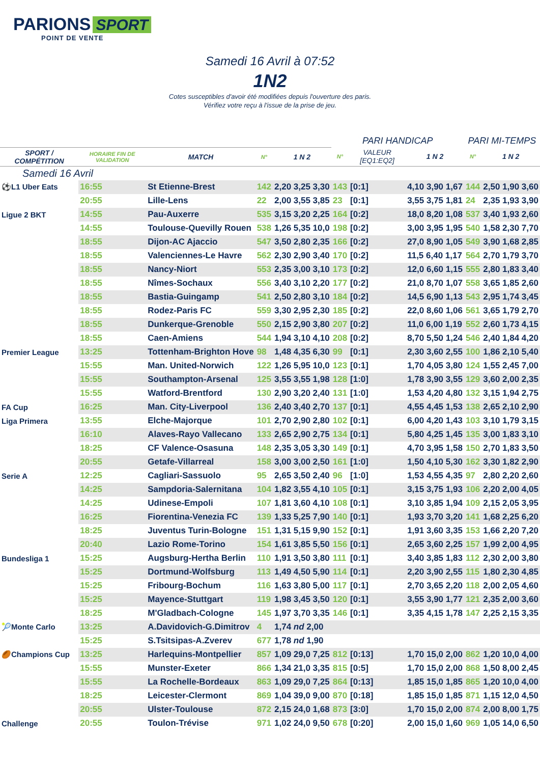PARIONS SPORT
POINT DE VENTE
Samedi 16 Avril à 07:52
1N2
Cotes susceptibles d'avoir été modifiées depuis l'ouverture des paris.
Vérifiez votre reçu à l'issue de la prise de jeu.
| | | | | | PARI HANDICAP | | | PARI MI-TEMPS | |
| --- | --- | --- | --- | --- | --- | --- | --- | --- | --- |
| SPORT / COMPÉTITION | HORAIRE FIN DE VALIDATION | MATCH | N° | 1 N 2 | N° | VALEUR [EQ1:EQ2] | 1 N 2 | N° | 1 N 2 |
| Samedi 16 Avril | | | | | | | | | |
| ⚽L1 Uber Eats | 16:55 | St Etienne-Brest | 142 | 2,20 3,25 3,30 | 143 | [0:1] | 4,10 3,90 1,67 | 144 | 2,50 1,90 3,60 |
| | 20:55 | Lille-Lens | 22 | 2,00 3,55 3,85 | 23 | [0:1] | 3,55 3,75 1,81 | 24 | 2,35 1,93 3,90 |
| Ligue 2 BKT | 14:55 | Pau-Auxerre | 535 | 3,15 3,20 2,25 | 164 | [0:2] | 18,0 8,20 1,08 | 537 | 3,40 1,93 2,60 |
| | 14:55 | Toulouse-Quevilly Rouen | 538 | 1,26 5,35 10,0 | 198 | [0:2] | 3,00 3,95 1,95 | 540 | 1,58 2,30 7,70 |
| | 18:55 | Dijon-AC Ajaccio | 547 | 3,50 2,80 2,35 | 166 | [0:2] | 27,0 8,90 1,05 | 549 | 3,90 1,68 2,85 |
| | 18:55 | Valenciennes-Le Havre | 562 | 2,30 2,90 3,40 | 170 | [0:2] | 11,5 6,40 1,17 | 564 | 2,70 1,79 3,70 |
| | 18:55 | Nancy-Niort | 553 | 2,35 3,00 3,10 | 173 | [0:2] | 12,0 6,60 1,15 | 555 | 2,80 1,83 3,40 |
| | 18:55 | Nîmes-Sochaux | 556 | 3,40 3,10 2,20 | 177 | [0:2] | 21,0 8,70 1,07 | 558 | 3,65 1,85 2,60 |
| | 18:55 | Bastia-Guingamp | 541 | 2,50 2,80 3,10 | 184 | [0:2] | 14,5 6,90 1,13 | 543 | 2,95 1,74 3,45 |
| | 18:55 | Rodez-Paris FC | 559 | 3,30 2,95 2,30 | 185 | [0:2] | 22,0 8,60 1,06 | 561 | 3,65 1,79 2,70 |
| | 18:55 | Dunkerque-Grenoble | 550 | 2,15 2,90 3,80 | 207 | [0:2] | 11,0 6,00 1,19 | 552 | 2,60 1,73 4,15 |
| | 18:55 | Caen-Amiens | 544 | 1,94 3,10 4,10 | 208 | [0:2] | 8,70 5,50 1,24 | 546 | 2,40 1,84 4,20 |
| Premier League | 13:25 | Tottenham-Brighton Hove | 98 | 1,48 4,35 6,30 | 99 | [0:1] | 2,30 3,60 2,55 | 100 | 1,86 2,10 5,40 |
| | 15:55 | Man. United-Norwich | 122 | 1,26 5,95 10,0 | 123 | [0:1] | 1,70 4,05 3,80 | 124 | 1,55 2,45 7,00 |
| | 15:55 | Southampton-Arsenal | 125 | 3,55 3,55 1,98 | 128 | [1:0] | 1,78 3,90 3,55 | 129 | 3,60 2,00 2,35 |
| | 15:55 | Watford-Brentford | 130 | 2,90 3,20 2,40 | 131 | [1:0] | 1,53 4,20 4,80 | 132 | 3,15 1,94 2,75 |
| FA Cup | 16:25 | Man. City-Liverpool | 136 | 2,40 3,40 2,70 | 137 | [0:1] | 4,55 4,45 1,53 | 138 | 2,65 2,10 2,90 |
| Liga Primera | 13:55 | Elche-Majorque | 101 | 2,70 2,90 2,80 | 102 | [0:1] | 6,00 4,20 1,43 | 103 | 3,10 1,79 3,15 |
| | 16:10 | Alaves-Rayo Vallecano | 133 | 2,65 2,90 2,75 | 134 | [0:1] | 5,80 4,25 1,45 | 135 | 3,00 1,83 3,10 |
| | 18:25 | CF Valence-Osasuna | 148 | 2,35 3,05 3,30 | 149 | [0:1] | 4,70 3,95 1,58 | 150 | 2,70 1,83 3,50 |
| | 20:55 | Getafe-Villarreal | 158 | 3,00 3,00 2,50 | 161 | [1:0] | 1,50 4,10 5,30 | 162 | 3,30 1,82 2,90 |
| Serie A | 12:25 | Cagliari-Sassuolo | 95 | 2,65 3,50 2,40 | 96 | [1:0] | 1,53 4,55 4,35 | 97 | 2,80 2,20 2,60 |
| | 14:25 | Sampdoria-Salernitana | 104 | 1,82 3,55 4,10 | 105 | [0:1] | 3,15 3,75 1,93 | 106 | 2,20 2,00 4,05 |
| | 14:25 | Udinese-Empoli | 107 | 1,81 3,60 4,10 | 108 | [0:1] | 3,10 3,85 1,94 | 109 | 2,15 2,05 3,95 |
| | 16:25 | Fiorentina-Venezia FC | 139 | 1,33 5,25 7,90 | 140 | [0:1] | 1,93 3,70 3,20 | 141 | 1,68 2,25 6,20 |
| | 18:25 | Juventus Turin-Bologne | 151 | 1,31 5,15 9,90 | 152 | [0:1] | 1,91 3,60 3,35 | 153 | 1,66 2,20 7,20 |
| | 20:40 | Lazio Rome-Torino | 154 | 1,61 3,85 5,50 | 156 | [0:1] | 2,65 3,60 2,25 | 157 | 1,99 2,00 4,95 |
| Bundesliga 1 | 15:25 | Augsburg-Hertha Berlin | 110 | 1,91 3,50 3,80 | 111 | [0:1] | 3,40 3,85 1,83 | 112 | 2,30 2,00 3,80 |
| | 15:25 | Dortmund-Wolfsburg | 113 | 1,49 4,50 5,90 | 114 | [0:1] | 2,20 3,90 2,55 | 115 | 1,80 2,30 4,85 |
| | 15:25 | Fribourg-Bochum | 116 | 1,63 3,80 5,00 | 117 | [0:1] | 2,70 3,65 2,20 | 118 | 2,00 2,05 4,60 |
| | 15:25 | Mayence-Stuttgart | 119 | 1,98 3,45 3,50 | 120 | [0:1] | 3,55 3,90 1,77 | 121 | 2,35 2,00 3,60 |
| | 18:25 | M'Gladbach-Cologne | 145 | 1,97 3,70 3,35 | 146 | [0:1] | 3,35 4,15 1,78 | 147 | 2,25 2,15 3,35 |
| 🎾Monte Carlo | 13:25 | A.Davidovich-G.Dimitrov | 4 | 1,74 nd 2,00 | | | | | |
| | 15:25 | S.Tsitsipas-A.Zverev | 677 | 1,78 nd 1,90 | | | | | |
| 🏉Champions Cup | 13:25 | Harlequins-Montpellier | 857 | 1,09 29,0 7,25 | 812 | [0:13] | 1,70 15,0 2,00 | 862 | 1,20 10,0 4,00 |
| | 15:55 | Munster-Exeter | 866 | 1,34 21,0 3,35 | 815 | [0:5] | 1,70 15,0 2,00 | 868 | 1,50 8,00 2,45 |
| | 15:55 | La Rochelle-Bordeaux | 863 | 1,09 29,0 7,25 | 864 | [0:13] | 1,85 15,0 1,85 | 865 | 1,20 10,0 4,00 |
| | 18:25 | Leicester-Clermont | 869 | 1,04 39,0 9,00 | 870 | [0:18] | 1,85 15,0 1,85 | 871 | 1,15 12,0 4,50 |
| | 20:55 | Ulster-Toulouse | 872 | 2,15 24,0 1,68 | 873 | [3:0] | 1,70 15,0 2,00 | 874 | 2,00 8,00 1,75 |
| Challenge | 20:55 | Toulon-Trévise | 971 | 1,02 24,0 9,50 | 678 | [0:20] | 2,00 15,0 1,60 | 969 | 1,05 14,0 6,50 |